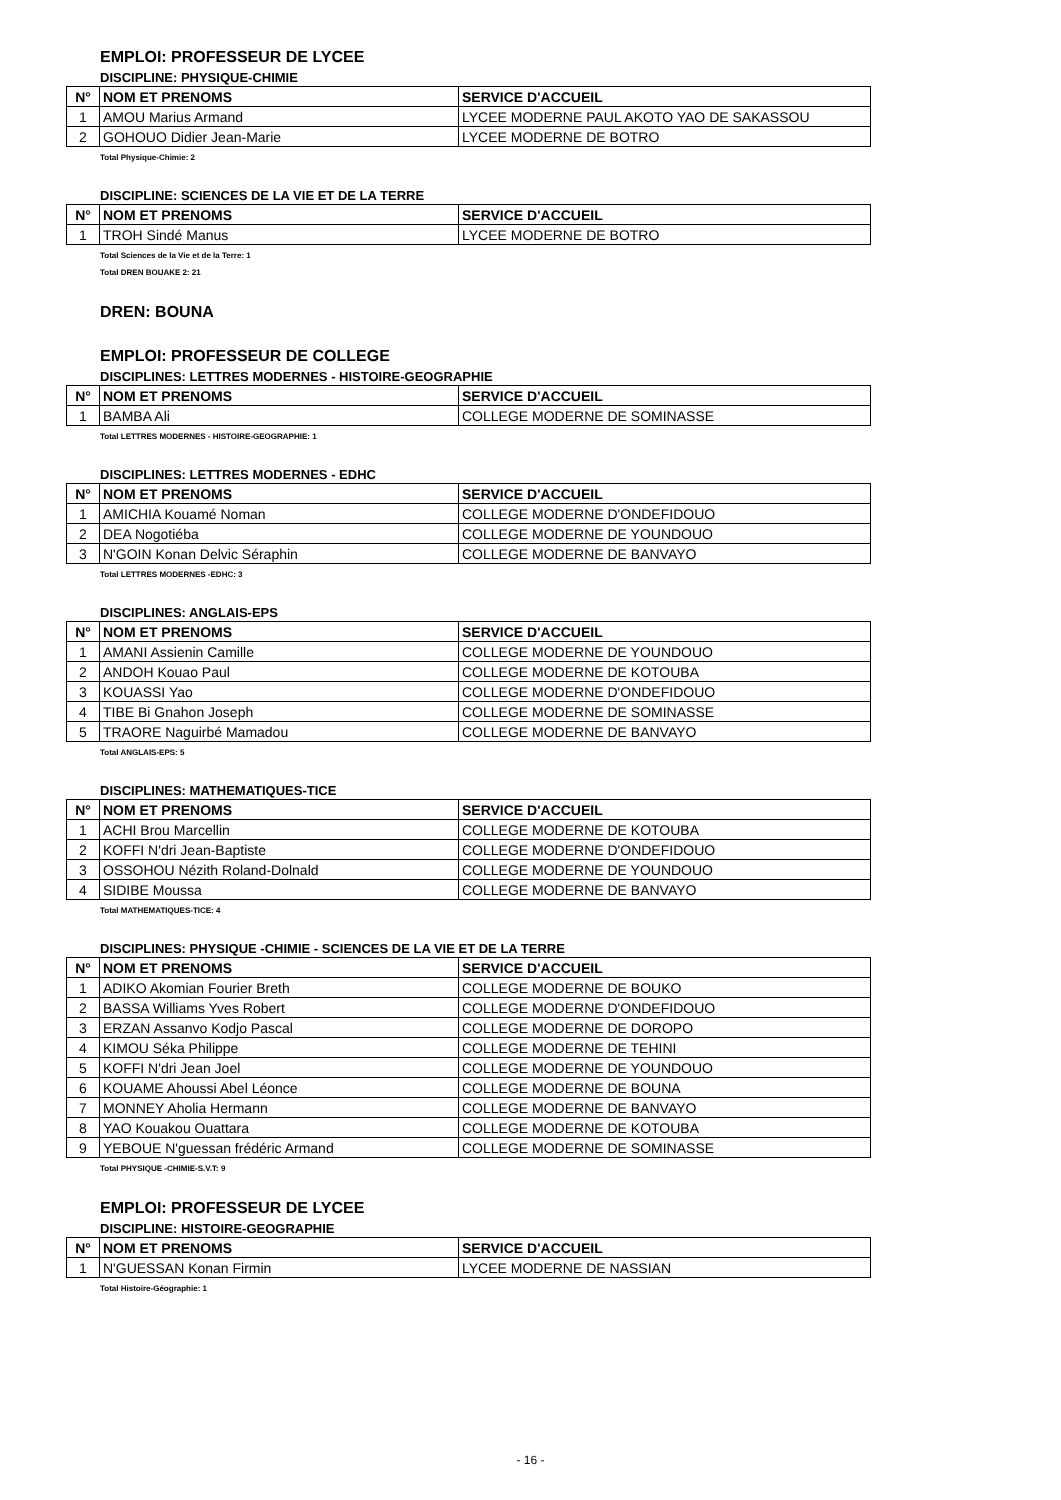EMPLOI: PROFESSEUR DE LYCEE
DISCIPLINE: PHYSIQUE-CHIMIE
| N° | NOM ET PRENOMS | SERVICE D'ACCUEIL |
| --- | --- | --- |
| 1 | AMOU Marius Armand | LYCEE MODERNE PAUL AKOTO YAO DE SAKASSOU |
| 2 | GOHOUO Didier Jean-Marie | LYCEE MODERNE DE BOTRO |
Total Physique-Chimie: 2
DISCIPLINE: SCIENCES DE LA VIE ET DE LA TERRE
| N° | NOM ET PRENOMS | SERVICE D'ACCUEIL |
| --- | --- | --- |
| 1 | TROH Sindé Manus | LYCEE MODERNE DE BOTRO |
Total Sciences de la Vie et de la Terre: 1
Total DREN BOUAKE 2: 21
DREN: BOUNA
EMPLOI: PROFESSEUR DE COLLEGE
DISCIPLINES: LETTRES MODERNES - HISTOIRE-GEOGRAPHIE
| N° | NOM ET PRENOMS | SERVICE D'ACCUEIL |
| --- | --- | --- |
| 1 | BAMBA Ali | COLLEGE MODERNE DE SOMINASSE |
Total LETTRES MODERNES - HISTOIRE-GEOGRAPHIE: 1
DISCIPLINES: LETTRES MODERNES - EDHC
| N° | NOM ET PRENOMS | SERVICE D'ACCUEIL |
| --- | --- | --- |
| 1 | AMICHIA Kouamé Noman | COLLEGE MODERNE D'ONDEFIDOUO |
| 2 | DEA Nogotiéba | COLLEGE MODERNE DE YOUNDOUO |
| 3 | N'GOIN Konan Delvic Séraphin | COLLEGE MODERNE DE BANVAYO |
Total LETTRES MODERNES -EDHC: 3
DISCIPLINES: ANGLAIS-EPS
| N° | NOM ET PRENOMS | SERVICE D'ACCUEIL |
| --- | --- | --- |
| 1 | AMANI Assienin Camille | COLLEGE MODERNE DE YOUNDOUO |
| 2 | ANDOH Kouao Paul | COLLEGE MODERNE DE KOTOUBA |
| 3 | KOUASSI Yao | COLLEGE MODERNE D'ONDEFIDOUO |
| 4 | TIBE Bi Gnahon Joseph | COLLEGE MODERNE DE SOMINASSE |
| 5 | TRAORE Naguirbé Mamadou | COLLEGE MODERNE DE BANVAYO |
Total ANGLAIS-EPS: 5
DISCIPLINES: MATHEMATIQUES-TICE
| N° | NOM ET PRENOMS | SERVICE D'ACCUEIL |
| --- | --- | --- |
| 1 | ACHI Brou Marcellin | COLLEGE MODERNE DE KOTOUBA |
| 2 | KOFFI N'dri Jean-Baptiste | COLLEGE MODERNE D'ONDEFIDOUO |
| 3 | OSSOHOU Nézith Roland-Dolnald | COLLEGE MODERNE DE YOUNDOUO |
| 4 | SIDIBE Moussa | COLLEGE MODERNE DE BANVAYO |
Total MATHEMATIQUES-TICE: 4
DISCIPLINES: PHYSIQUE -CHIMIE - SCIENCES DE LA VIE ET DE LA TERRE
| N° | NOM ET PRENOMS | SERVICE D'ACCUEIL |
| --- | --- | --- |
| 1 | ADIKO Akomian Fourier Breth | COLLEGE MODERNE DE BOUKO |
| 2 | BASSA Williams Yves Robert | COLLEGE MODERNE D'ONDEFIDOUO |
| 3 | ERZAN Assanvo Kodjo Pascal | COLLEGE MODERNE DE DOROPO |
| 4 | KIMOU Séka Philippe | COLLEGE MODERNE DE TEHINI |
| 5 | KOFFI N'dri Jean Joel | COLLEGE MODERNE DE YOUNDOUO |
| 6 | KOUAME Ahoussi Abel Léonce | COLLEGE MODERNE DE BOUNA |
| 7 | MONNEY Aholia Hermann | COLLEGE MODERNE DE BANVAYO |
| 8 | YAO Kouakou Ouattara | COLLEGE MODERNE DE KOTOUBA |
| 9 | YEBOUE N'guessan frédéric Armand | COLLEGE MODERNE DE SOMINASSE |
Total PHYSIQUE -CHIMIE-S.V.T: 9
EMPLOI: PROFESSEUR DE LYCEE
DISCIPLINE: HISTOIRE-GEOGRAPHIE
| N° | NOM ET PRENOMS | SERVICE D'ACCUEIL |
| --- | --- | --- |
| 1 | N'GUESSAN Konan Firmin | LYCEE MODERNE DE NASSIAN |
Total Histoire-Géographie: 1
- 16 -